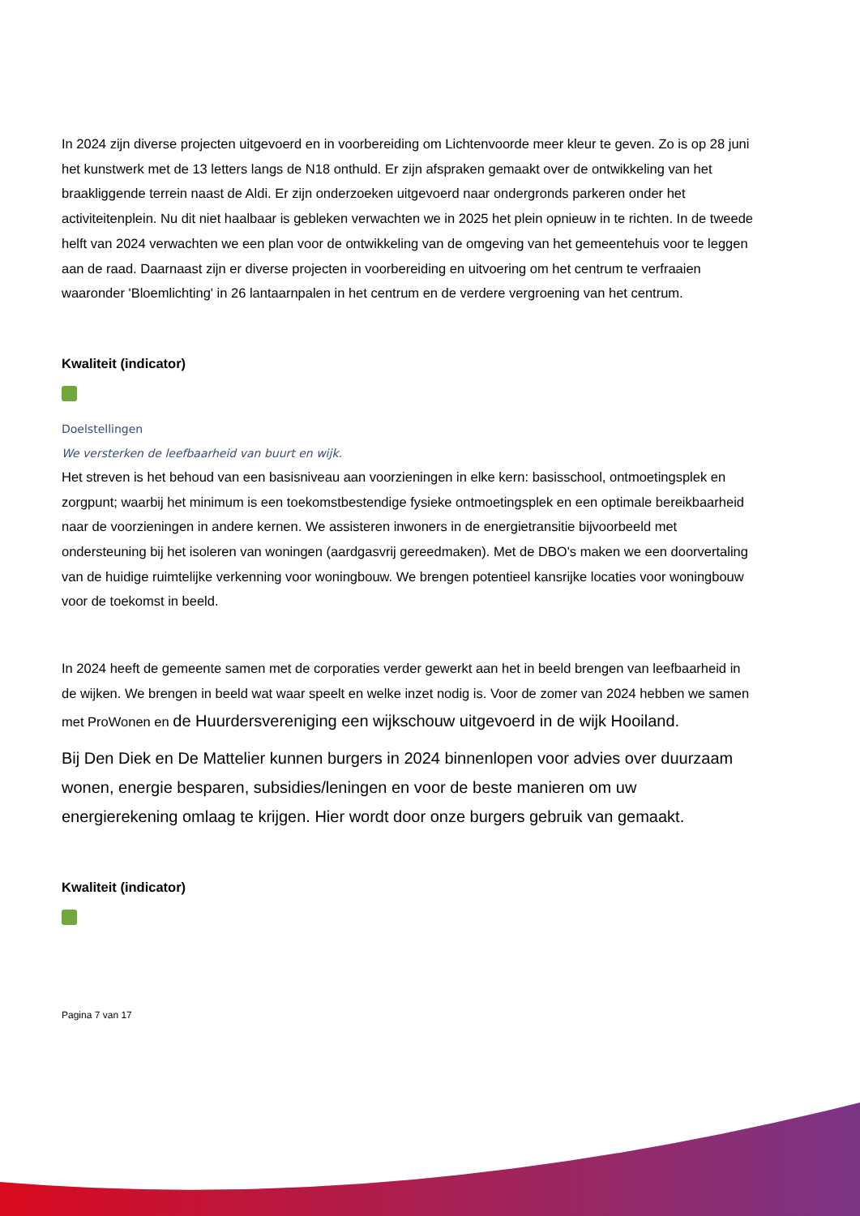In 2024 zijn diverse projecten uitgevoerd en in voorbereiding om Lichtenvoorde meer kleur te geven. Zo is op 28 juni het kunstwerk met de 13 letters langs de N18 onthuld. Er zijn afspraken gemaakt over de ontwikkeling van het braakliggende terrein naast de Aldi. Er zijn onderzoeken uitgevoerd naar ondergronds parkeren onder het activiteitenplein. Nu dit niet haalbaar is gebleken verwachten we in 2025 het plein opnieuw in te richten. In de tweede helft van 2024 verwachten we een plan voor de ontwikkeling van de omgeving van het gemeentehuis voor te leggen aan de raad. Daarnaast zijn er diverse projecten in voorbereiding en uitvoering om het centrum te verfraaien waaronder 'Bloemlichting' in 26 lantaarnpalen in het centrum en de verdere vergroening van het centrum.
Kwaliteit (indicator)
Doelstellingen
We versterken de leefbaarheid van buurt en wijk.
Het streven is het behoud van een basisniveau aan voorzieningen in elke kern: basisschool, ontmoetingsplek en zorgpunt; waarbij het minimum is een toekomstbestendige fysieke ontmoetingsplek en een optimale bereikbaarheid naar de voorzieningen in andere kernen. We assisteren inwoners in de energietransitie bijvoorbeeld met ondersteuning bij het isoleren van woningen (aardgasvrij gereedmaken). Met de DBO's maken we een doorvertaling van de huidige ruimtelijke verkenning voor woningbouw. We brengen potentieel kansrijke locaties voor woningbouw voor de toekomst in beeld.
In 2024 heeft de gemeente samen met de corporaties verder gewerkt aan het in beeld brengen van leefbaarheid in de wijken. We brengen in beeld wat waar speelt en welke inzet nodig is. Voor de zomer van 2024 hebben we samen met ProWonen en de Huurdersvereniging een wijkschouw uitgevoerd in de wijk Hooiland.
Bij Den Diek en De Mattelier kunnen burgers in 2024 binnenlopen voor advies over duurzaam wonen, energie besparen, subsidies/leningen en voor de beste manieren om uw energierekening omlaag te krijgen. Hier wordt door onze burgers gebruik van gemaakt.
Kwaliteit (indicator)
Pagina 7 van 17